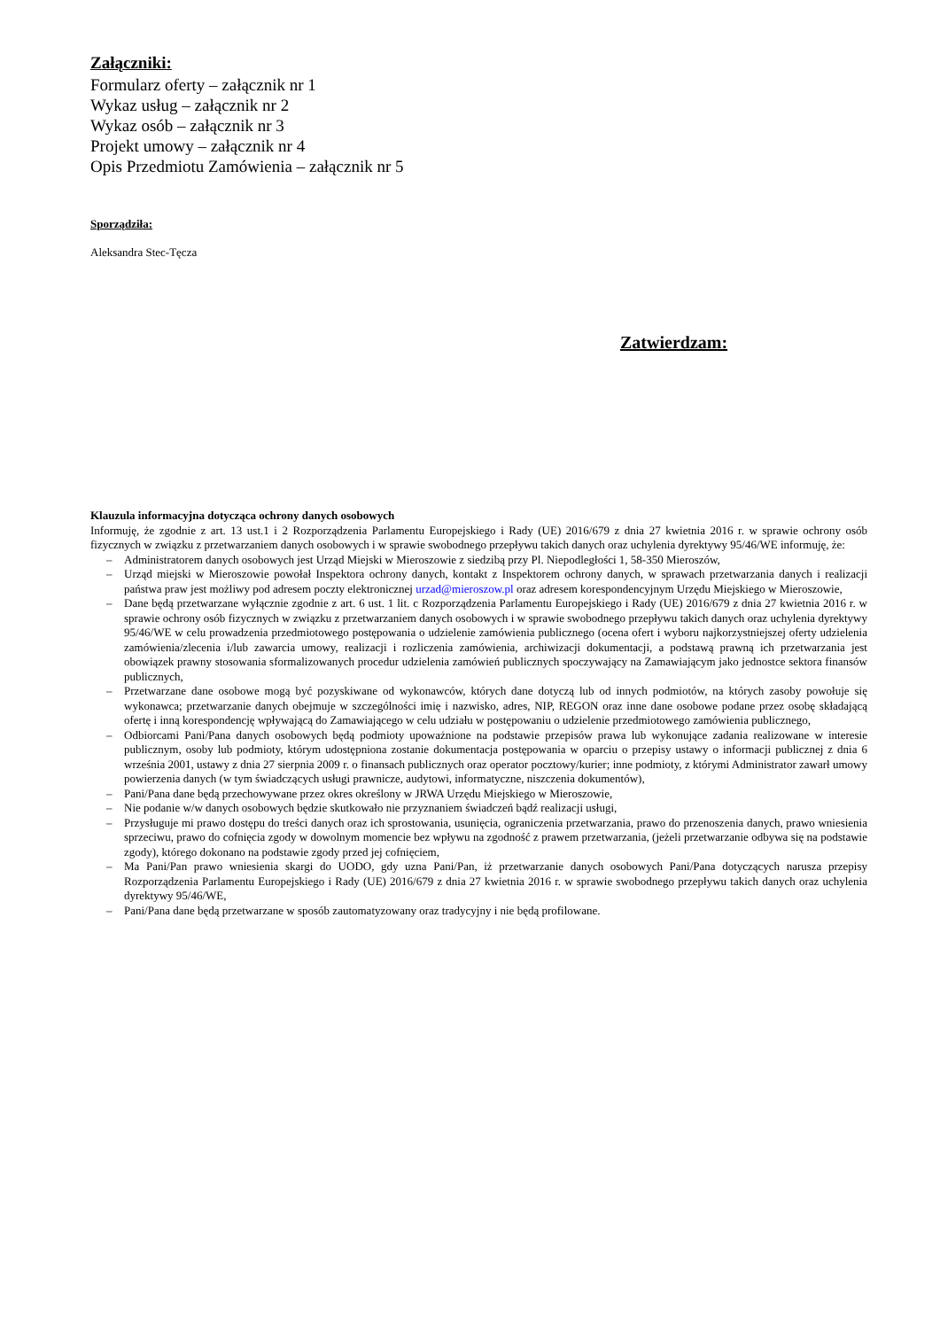Załączniki:
Formularz oferty – załącznik nr 1
Wykaz usług – załącznik nr 2
Wykaz osób – załącznik nr 3
Projekt umowy – załącznik nr 4
Opis Przedmiotu Zamówienia – załącznik nr 5
Sporządziła:
Aleksandra Stec-Tęcza
Zatwierdzam:
Klauzula informacyjna dotycząca ochrony danych osobowych
Informuję, że zgodnie z art. 13 ust.1 i 2 Rozporządzenia Parlamentu Europejskiego i Rady (UE) 2016/679 z dnia 27 kwietnia 2016 r. w sprawie ochrony osób fizycznych w związku z przetwarzaniem danych osobowych i w sprawie swobodnego przepływu takich danych oraz uchylenia dyrektywy 95/46/WE informuję, że:
– Administratorem danych osobowych jest Urząd Miejski w Mieroszowie z siedzibą przy Pl. Niepodległości 1, 58-350 Mieroszów,
– Urząd miejski w Mieroszowie powołał Inspektora ochrony danych, kontakt z Inspektorem ochrony danych, w sprawach przetwarzania danych i realizacji państwa praw jest możliwy pod adresem poczty elektronicznej urzad@mieroszow.pl oraz adresem korespondencyjnym Urzędu Miejskiego w Mieroszowie,
– Dane będą przetwarzane wyłącznie zgodnie z art. 6 ust. 1 lit. c Rozporządzenia Parlamentu Europejskiego i Rady (UE) 2016/679 z dnia 27 kwietnia 2016 r. w sprawie ochrony osób fizycznych w związku z przetwarzaniem danych osobowych i w sprawie swobodnego przepływu takich danych oraz uchylenia dyrektywy 95/46/WE w celu prowadzenia przedmiotowego postępowania o udzielenie zamówienia publicznego (ocena ofert i wyboru najkorzystniejszej oferty udzielenia zamówienia/zlecenia i/lub zawarcia umowy, realizacji i rozliczenia zamówienia, archiwizacji dokumentacji, a podstawą prawną ich przetwarzania jest obowiązek prawny stosowania sformalizowanych procedur udzielenia zamówień publicznych spoczywający na Zamawiającym jako jednostce sektora finansów publicznych,
– Przetwarzane dane osobowe mogą być pozyskiwane od wykonawców, których dane dotyczą lub od innych podmiotów, na których zasoby powołuje się wykonawca; przetwarzanie danych obejmuje w szczególności imię i nazwisko, adres, NIP, REGON oraz inne dane osobowe podane przez osobę składającą ofertę i inną korespondencję wpływającą do Zamawiającego w celu udziału w postępowaniu o udzielenie przedmiotowego zamówienia publicznego,
– Odbiorcami Pani/Pana danych osobowych będą podmioty upoważnione na podstawie przepisów prawa lub wykonujące zadania realizowane w interesie publicznym, osoby lub podmioty, którym udostępniona zostanie dokumentacja postępowania w oparciu o przepisy ustawy o informacji publicznej z dnia 6 września 2001, ustawy z dnia 27 sierpnia 2009 r. o finansach publicznych oraz operator pocztowy/kurier; inne podmioty, z którymi Administrator zawarł umowy powierzenia danych (w tym świadczących usługi prawnicze, audytowi, informatyczne, niszczenia dokumentów),
– Pani/Pana dane będą przechowywane przez okres określony w JRWA Urzędu Miejskiego w Mieroszowie,
– Nie podanie w/w danych osobowych będzie skutkowało nie przyznaniem świadczeń bądź realizacji usługi,
– Przysługuje mi prawo dostępu do treści danych oraz ich sprostowania, usunięcia, ograniczenia przetwarzania, prawo do przenoszenia danych, prawo wniesienia sprzeciwu, prawo do cofnięcia zgody w dowolnym momencie bez wpływu na zgodność z prawem przetwarzania, (jeżeli przetwarzanie odbywa się na podstawie zgody), którego dokonano na podstawie zgody przed jej cofnięciem,
– Ma Pani/Pan prawo wniesienia skargi do UODO, gdy uzna Pani/Pan, iż przetwarzanie danych osobowych Pani/Pana dotyczących narusza przepisy Rozporządzenia Parlamentu Europejskiego i Rady (UE) 2016/679 z dnia 27 kwietnia 2016 r. w sprawie swobodnego przepływu takich danych oraz uchylenia dyrektywy 95/46/WE,
– Pani/Pana dane będą przetwarzane w sposób zautomatyzowany oraz tradycyjny i nie będą profilowane.